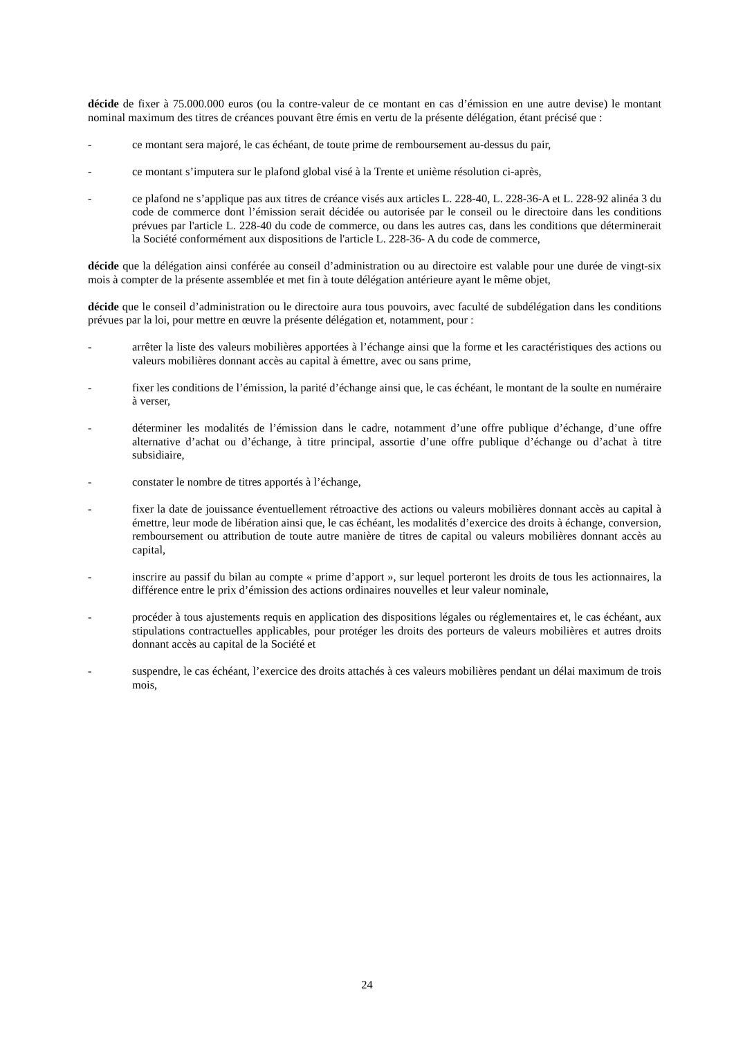décide de fixer à 75.000.000 euros (ou la contre-valeur de ce montant en cas d’émission en une autre devise) le montant nominal maximum des titres de créances pouvant être émis en vertu de la présente délégation, étant précisé que :
- ce montant sera majoré, le cas échéant, de toute prime de remboursement au-dessus du pair,
- ce montant s’imputera sur le plafond global visé à la Trente et unième résolution ci-après,
- ce plafond ne s’applique pas aux titres de créance visés aux articles L. 228-40, L. 228-36-A et L. 228-92 alinéa 3 du code de commerce dont l’émission serait décidée ou autorisée par le conseil ou le directoire dans les conditions prévues par l'article L. 228-40 du code de commerce, ou dans les autres cas, dans les conditions que déterminerait la Société conformément aux dispositions de l'article L. 228-36- A du code de commerce,
décide que la délégation ainsi conférée au conseil d’administration ou au directoire est valable pour une durée de vingt-six mois à compter de la présente assemblée et met fin à toute délégation antérieure ayant le même objet,
décide que le conseil d’administration ou le directoire aura tous pouvoirs, avec faculté de subdélégation dans les conditions prévues par la loi, pour mettre en œuvre la présente délégation et, notamment, pour :
- arrêter la liste des valeurs mobilières apportées à l’échange ainsi que la forme et les caractéristiques des actions ou valeurs mobilières donnant accès au capital à émettre, avec ou sans prime,
- fixer les conditions de l’émission, la parité d’échange ainsi que, le cas échéant, le montant de la soulte en numéraire à verser,
- déterminer les modalités de l’émission dans le cadre, notamment d’une offre publique d’échange, d’une offre alternative d’achat ou d’échange, à titre principal, assortie d’une offre publique d’échange ou d’achat à titre subsidiaire,
- constater le nombre de titres apportés à l’échange,
- fixer la date de jouissance éventuellement rétroactive des actions ou valeurs mobilières donnant accès au capital à émettre, leur mode de libération ainsi que, le cas échéant, les modalités d’exercice des droits à échange, conversion, remboursement ou attribution de toute autre manière de titres de capital ou valeurs mobilières donnant accès au capital,
- inscrire au passif du bilan au compte « prime d’apport », sur lequel porteront les droits de tous les actionnaires, la différence entre le prix d’émission des actions ordinaires nouvelles et leur valeur nominale,
- procéder à tous ajustements requis en application des dispositions légales ou réglementaires et, le cas échéant, aux stipulations contractuelles applicables, pour protéger les droits des porteurs de valeurs mobilières et autres droits donnant accès au capital de la Société et
- suspendre, le cas échéant, l’exercice des droits attachés à ces valeurs mobilières pendant un délai maximum de trois mois,
24